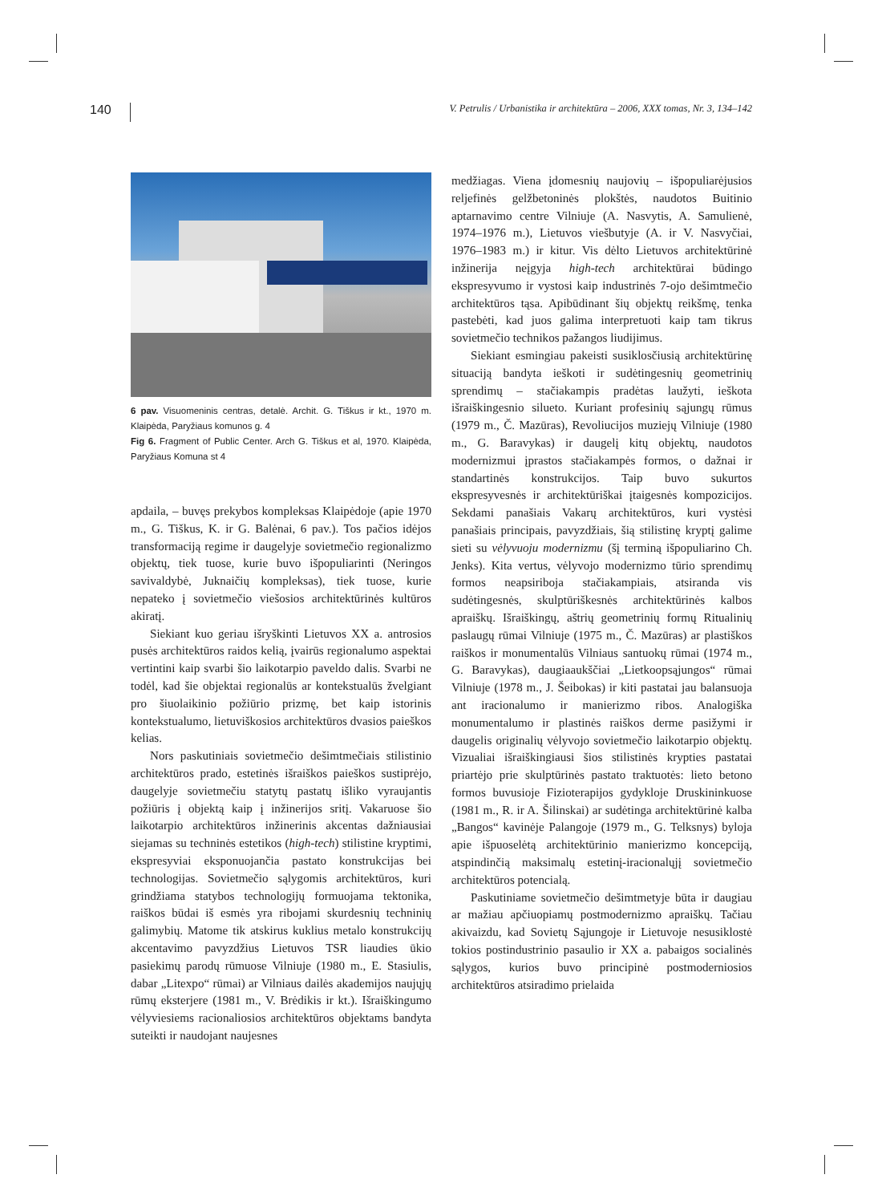140 V. Petrulis / Urbanistika ir architektūra – 2006, XXX tomas, Nr. 3, 134–142
6 pav. Visuomeninis centras, detalė. Archit. G. Tiškus ir kt., 1970 m. Klaipėda, Paryžiaus komunos g. 4
Fig 6. Fragment of Public Center. Arch G. Tiškus et al, 1970. Klaipėda, Paryžiaus Komuna st 4
apdaila, – buvęs prekybos kompleksas Klaipėdoje (apie 1970 m., G. Tiškus, K. ir G. Balėnai, 6 pav.). Tos pačios idėjos transformaciją regime ir daugelyje sovietmečio regionalizmo objektų, tiek tuose, kurie buvo išpopuliarinti (Neringos savivaldybė, Juknaičių kompleksas), tiek tuose, kurie nepateko į sovietmečio viešosios architektūrinės kultūros akiratį.
Siekiant kuo geriau išryškinti Lietuvos XX a. antrosios pusės architektūros raidos kelią, įvairūs regionalumo aspektai vertintini kaip svarbi šio laikotarpio paveldo dalis. Svarbi ne todėl, kad šie objektai regionalūs ar kontekstualūs žvelgiant pro šiuolaikinio požiūrio prizmę, bet kaip istorinis kontekstualumo, lietuviškosios architektūros dvasios paieškos kelias.
Nors paskutiniais sovietmečio dešimtmečiais stilistinio architektūros prado, estetinės išraiškos paieškos sustiprėjo, daugelyje sovietmečiu statytų pastatų išliko vyraujantis požiūris į objektą kaip į inžinerijos sritį. Vakaruose šio laikotarpio architektūros inžinerinis akcentas dažniausiai siejamas su techninės estetikos (high-tech) stilistine kryptimi, ekspresyviai eksponuojančia pastato konstrukcijas bei technologijas. Sovietmečio sąlygomis architektūros, kuri grindžiama statybos technologijų formuojama tektonika, raiškos būdai iš esmės yra ribojami skurdesnių techninių galimybių. Matome tik atskirus kuklius metalo konstrukcijų akcentavimo pavyzdžius Lietuvos TSR liaudies ūkio pasiekimų parodų rūmuose Vilniuje (1980 m., E. Stasiulis, dabar „Litexpo“ rūmai) ar Vilniaus dailės akademijos naujųjų rūmų eksterjere (1981 m., V. Brėdikis ir kt.). Išraiškingumo vėlyviesiems racionaliosios architektūros objektams bandyta suteikti ir naudojant naujesnes
medžiagas. Viena įdomesnių naujovių – išpopuliarėjusios reljefinės gelžbetoninės plokštės, naudotos Buitinio aptarnavimo centre Vilniuje (A. Nasvytis, A. Samulienė, 1974–1976 m.), Lietuvos viešbutyje (A. ir V. Nasvyčiai, 1976–1983 m.) ir kitur. Vis dėlto Lietuvos architektūrinė inžinerija neįgyja high-tech architektūrai būdingo ekspresyvumo ir vystosi kaip industrinės 7-ojo dešimtmečio architektūros tąsa. Apibūdinant šių objektų reikšmę, tenka pastebėti, kad juos galima interpretuoti kaip tam tikrus sovietmečio technikos pažangos liudijimus.
Siekiant esmingiau pakeisti susiklosčiusią architektūrinę situaciją bandyta ieškoti ir sudėtingesnių geometrinių sprendimų – stačiakampis pradėtas laužyti, ieškota išraiškingesnio silueto. Kuriant profesinių sąjungų rūmus (1979 m., Č. Mazūras), Revoliucijos muziejų Vilniuje (1980 m., G. Baravykas) ir daugelį kitų objektų, naudotos modernizmui įprastos stačiakampės formos, o dažnai ir standartinės konstrukcijos. Taip buvo sukurtos ekspresyvesnės ir architektūriškai įtaigesnės kompozicijos. Sekdami panašiais Vakarų architektūros, kuri vystėsi panašiais principais, pavyzdžiais, šią stilistinę kryptį galime sieti su vėlyvuoju modernizmu (šį terminą išpopuliarino Ch. Jenks). Kita vertus, vėlyvojo modernizmo tūrio sprendimų formos neapsiriboja stačiakampiais, atsiranda vis sudėtingesnės, skulptūriškesnės architektūrinės kalbos apraiškų. Išraiškingų, aštrių geometrinių formų Ritualinių paslaugų rūmai Vilniuje (1975 m., Č. Mazūras) ar plastiškos raiškos ir monumentalūs Vilniaus santuokų rūmai (1974 m., G. Baravykas), daugiaaukščiai „Lietkoopsąjungos“ rūmai Vilniuje (1978 m., J. Šeibokas) ir kiti pastatai jau balansuoja ant iracionalumo ir manierizmo ribos. Analogiška monumentalumo ir plastinės raiškos derme pasižymi ir daugelis originalių vėlyvojo sovietmečio laikotarpio objektų. Vizualiai išraiškingiausi šios stilistinės krypties pastatai priartėjo prie skulptūrinės pastato traktuotės: lieto betono formos buvusioje Fizioterapijos gydykloje Druskininkuose (1981 m., R. ir A. Šilinskai) ar sudėtinga architektūrinė kalba „Bangos“ kavinėje Palangoje (1979 m., G. Telksnys) byloja apie išpuoselėtą architektūrinio manierizmo koncepciją, atspindinčią maksimalų estetinį-iracionalųjį sovietmečio architektūros potencialą.
Paskutiniame sovietmečio dešimtmetyje būta ir daugiau ar mažiau apčiuopiamų postmodernizmo apraiškų. Tačiau akivaizdu, kad Sovietų Sąjungoje ir Lietuvoje nesusiklostė tokios postindustrinio pasaulio ir XX a. pabaigos socialinės sąlygos, kurios buvo principinė postmoderniosios architektūros atsiradimo prielaida